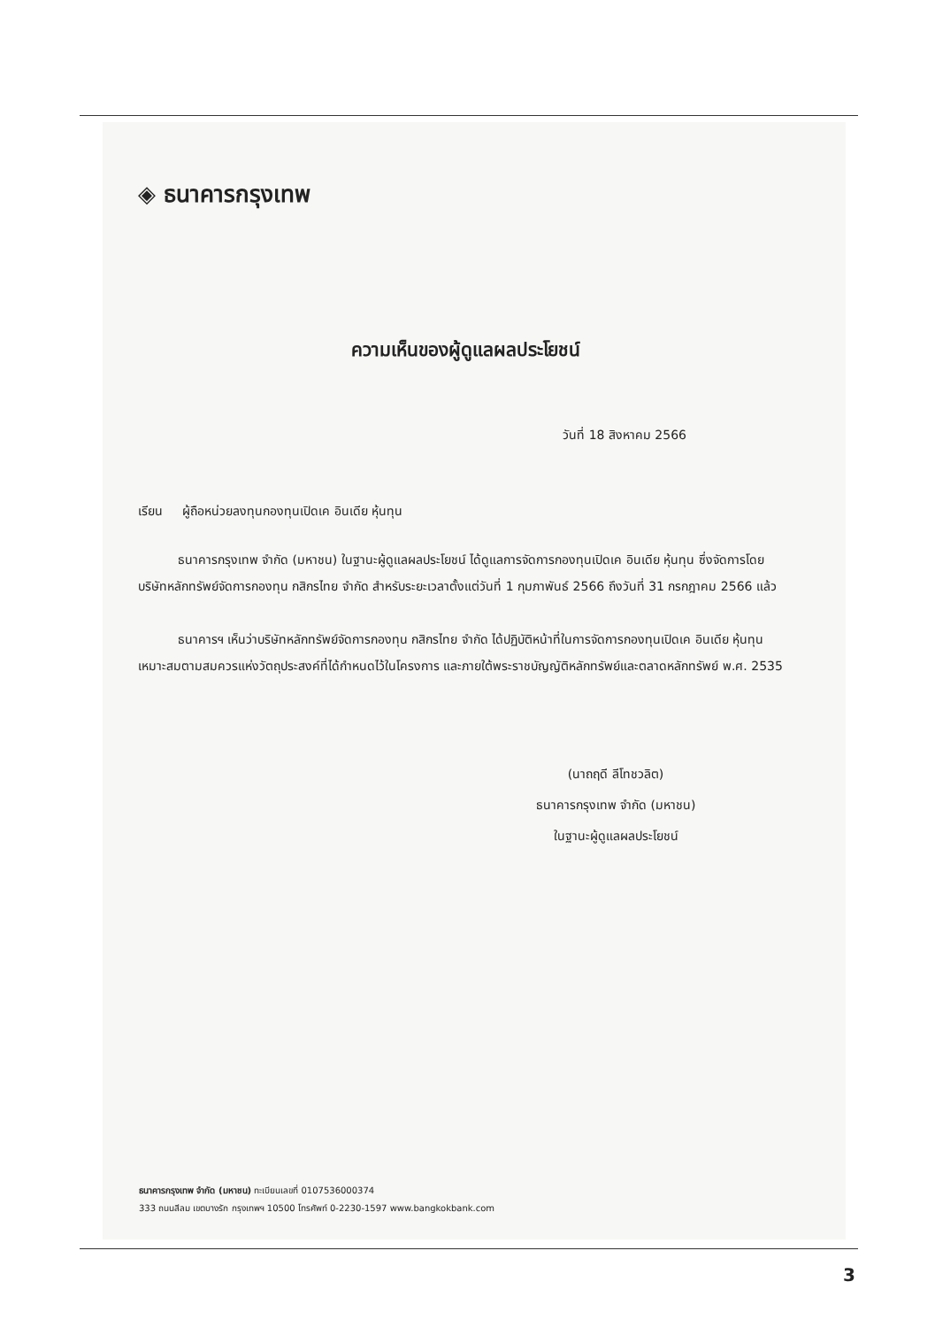◈ ธนาคารกรุงเทพ
ความเห็นของผู้ดูแลผลประโยชน์
วันที่ 18 สิงหาคม 2566
เรียน ผู้ถือหน่วยลงทุนกองทุนเปิดเค อินเดีย หุ้นทุน
ธนาคารกรุงเทพ จำกัด (มหาชน) ในฐานะผู้ดูแลผลประโยชน์ ได้ดูแลการจัดการกองทุนเปิดเค อินเดีย หุ้นทุน ซึ่งจัดการโดยบริษัทหลักทรัพย์จัดการกองทุน กสิกรไทย จำกัด สำหรับระยะเวลาตั้งแต่วันที่ 1 กุมภาพันธ์ 2566 ถึงวันที่ 31 กรกฎาคม 2566 แล้ว
ธนาคารฯ เห็นว่าบริษัทหลักทรัพย์จัดการกองทุน กสิกรไทย จำกัด ได้ปฏิบัติหน้าที่ในการจัดการกองทุนเปิดเค อินเดีย หุ้นทุน เหมาะสมตามสมควรแห่งวัตถุประสงค์ที่ได้กำหนดไว้ในโครงการ และภายใต้พระราชบัญญัติหลักทรัพย์และตลาดหลักทรัพย์ พ.ศ. 2535
(นาถฤดี ลีโทชวลิต)
ธนาคารกรุงเทพ จำกัด (มหาชน)
ในฐานะผู้ดูแลผลประโยชน์
ธนาคารกรุงเทพ จำกัด (มหาชน) ทะเบียนเลขที่ 0107536000374
333 ถนนสีลม เขตบางรัก กรุงเทพฯ 10500 โทรศัพท์ 0-2230-1597 www.bangkokbank.com
3